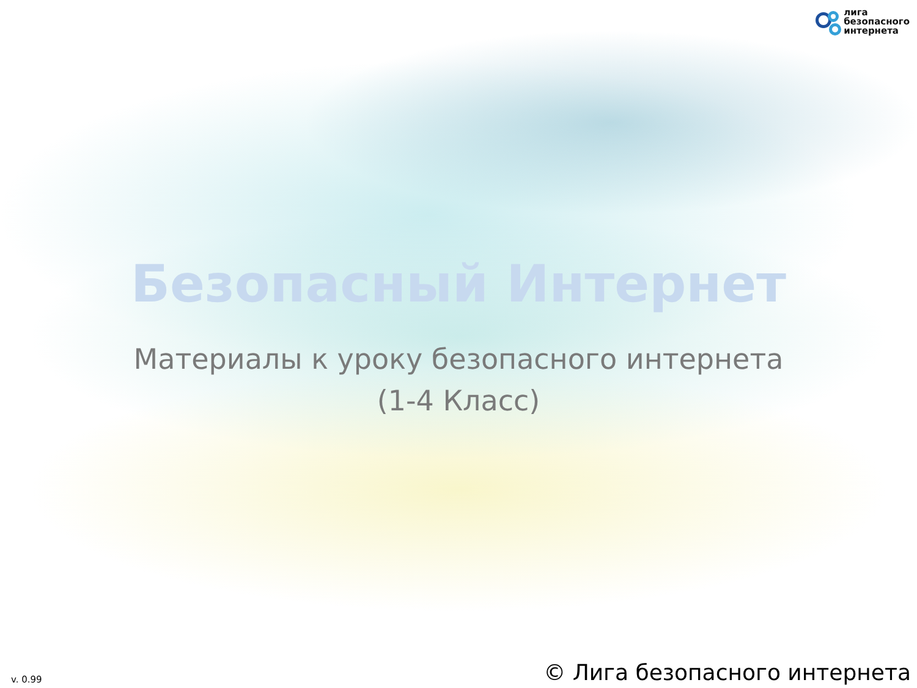лига
безопасного
интернета
Безопасный Интернет
Материалы к уроку безопасного интернета
(1-4 Класс)
v. 0.99 © Лига безопасного интернета